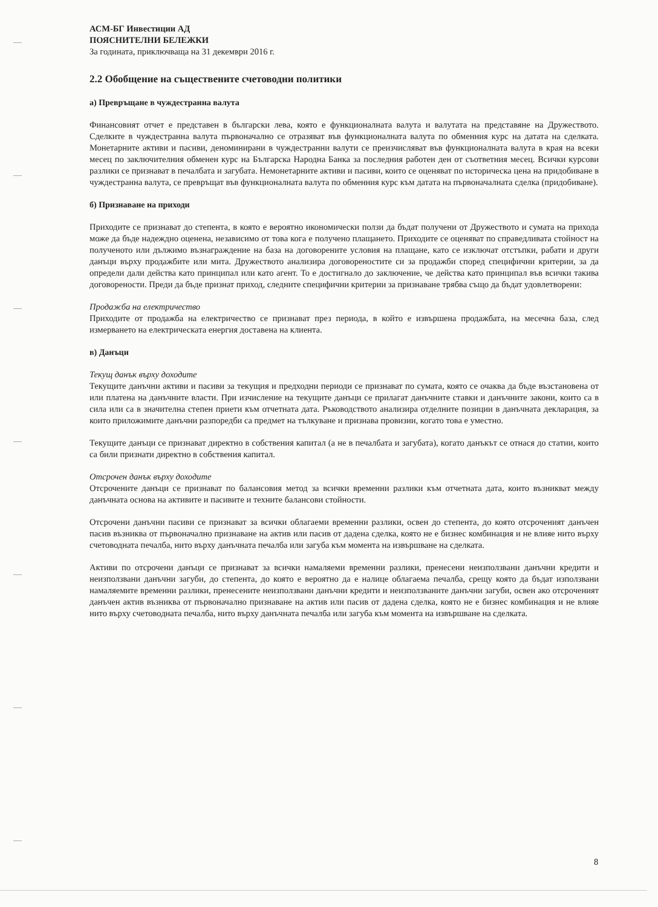АСМ-БГ Инвестиции АД
ПОЯСНИТЕЛНИ БЕЛЕЖКИ
За годината, приключваща на 31 декември 2016 г.
2.2 Обобщение на съществените счетоводни политики
а) Превръщане в чуждестранна валута
Финансовият отчет е представен в български лева, която е функционалната валута и валутата на представяне на Дружеството. Сделките в чуждестранна валута първоначално се отразяват във функционалната валута по обменния курс на датата на сделката. Монетарните активи и пасиви, деноминирани в чуждестранни валути се преизчисляват във функционалната валута в края на всеки месец по заключителния обменен курс на Българска Народна Банка за последния работен ден от съответния месец. Всички курсови разлики се признават в печалбата и загубата. Немонетарните активи и пасиви, които се оценяват по историческа цена на придобиване в чуждестранна валута, се превръщат във функционалната валута по обменния курс към датата на първоначалната сделка (придобиване).
б) Признаване на приходи
Приходите се признават до степента, в която е вероятно икономически ползи да бъдат получени от Дружеството и сумата на прихода може да бъде надеждно оценена, независимо от това кога е получено плащането. Приходите се оценяват по справедливата стойност на полученото или дължимо възнаграждение на база на договорените условия на плащане, като се изключат отстъпки, рабати и други данъци върху продажбите или мита. Дружеството анализира договореностите си за продажби според специфични критерии, за да определи дали действа като принципал или като агент. То е достигнало до заключение, че действа като принципал във всички такива договорености. Преди да бъде признат приход, следните специфични критерии за признаване трябва също да бъдат удовлетворени:
Продажба на електричество
Приходите от продажба на електричество се признават през периода, в който е извършена продажбата, на месечна база, след измерването на електрическата енергия доставена на клиента.
в) Данъци
Текущ данък върху доходите
Текущите данъчни активи и пасиви за текущия и предходни периоди се признават по сумата, която се очаква да бъде възстановена от или платена на данъчните власти. При изчисление на текущите данъци се прилагат данъчните ставки и данъчните закони, които са в сила или са в значителна степен приети към отчетната дата. Ръководството анализира отделните позиции в данъчната декларация, за които приложимите данъчни разпоредби са предмет на тълкуване и признава провизии, когато това е уместно.
Текущите данъци се признават директно в собствения капитал (а не в печалбата и загубата), когато данъкът се отнася до статии, които са били признати директно в собствения капитал.
Отсрочен данък върху доходите
Отсрочените данъци се признават по балансовия метод за всички временни разлики към отчетната дата, които възникват между данъчната основа на активите и пасивите и техните балансови стойности.
Отсрочени данъчни пасиви се признават за всички облагаеми временни разлики, освен до степента, до която отсроченият данъчен пасив възниква от първоначално признаване на актив или пасив от дадена сделка, която не е бизнес комбинация и не влияе нито върху счетоводната печалба, нито върху данъчната печалба или загуба към момента на извършване на сделката.
Активи по отсрочени данъци се признават за всички намаляеми временни разлики, пренесени неизползвани данъчни кредити и неизползвани данъчни загуби, до степента, до която е вероятно да е налице облагаема печалба, срещу която да бъдат използвани намаляемите временни разлики, пренесените неизползвани данъчни кредити и неизползваните данъчни загуби, освен ако отсроченият данъчен актив възниква от първоначално признаване на актив или пасив от дадена сделка, която не е бизнес комбинация и не влияе нито върху счетоводната печалба, нито върху данъчната печалба или загуба към момента на извършване на сделката.
8